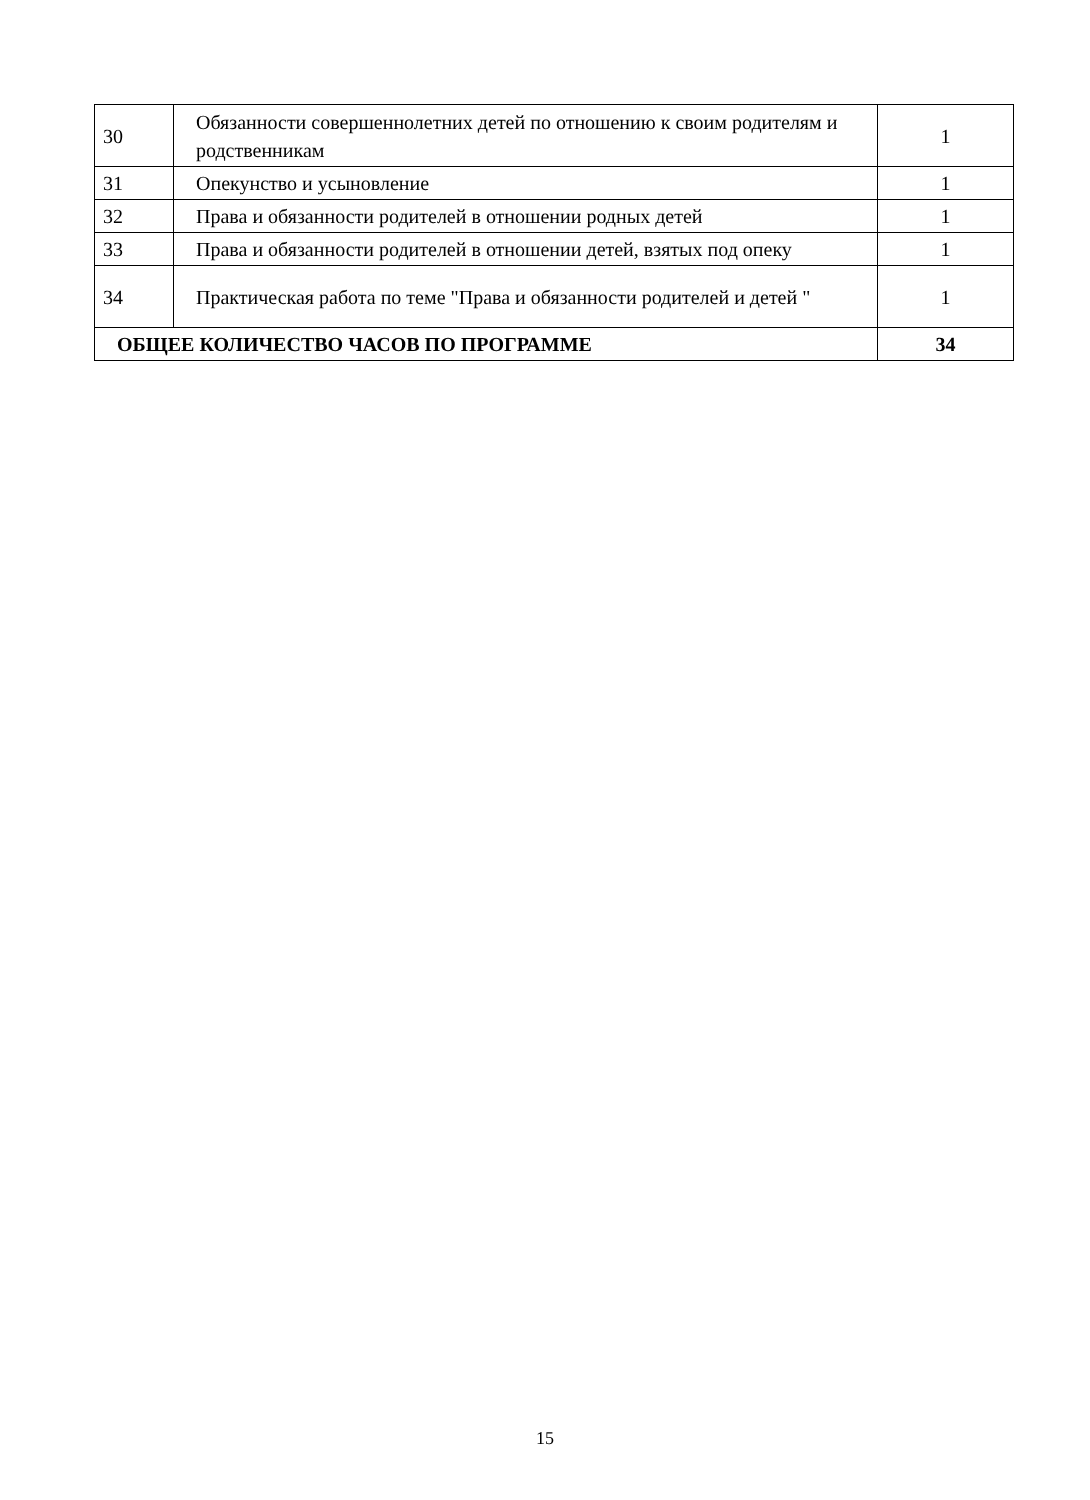| 30 | Обязанности совершеннолетних детей по отношению к своим родителям и родственникам | 1 |
| 31 | Опекунство и усыновление | 1 |
| 32 | Права и обязанности родителей в отношении родных детей | 1 |
| 33 | Права и обязанности родителей в отношении детей, взятых под опеку | 1 |
| 34 | Практическая работа по теме "Права и обязанности родителей и детей " | 1 |
| ОБЩЕЕ КОЛИЧЕСТВО ЧАСОВ ПО ПРОГРАММЕ | | 34 |
15